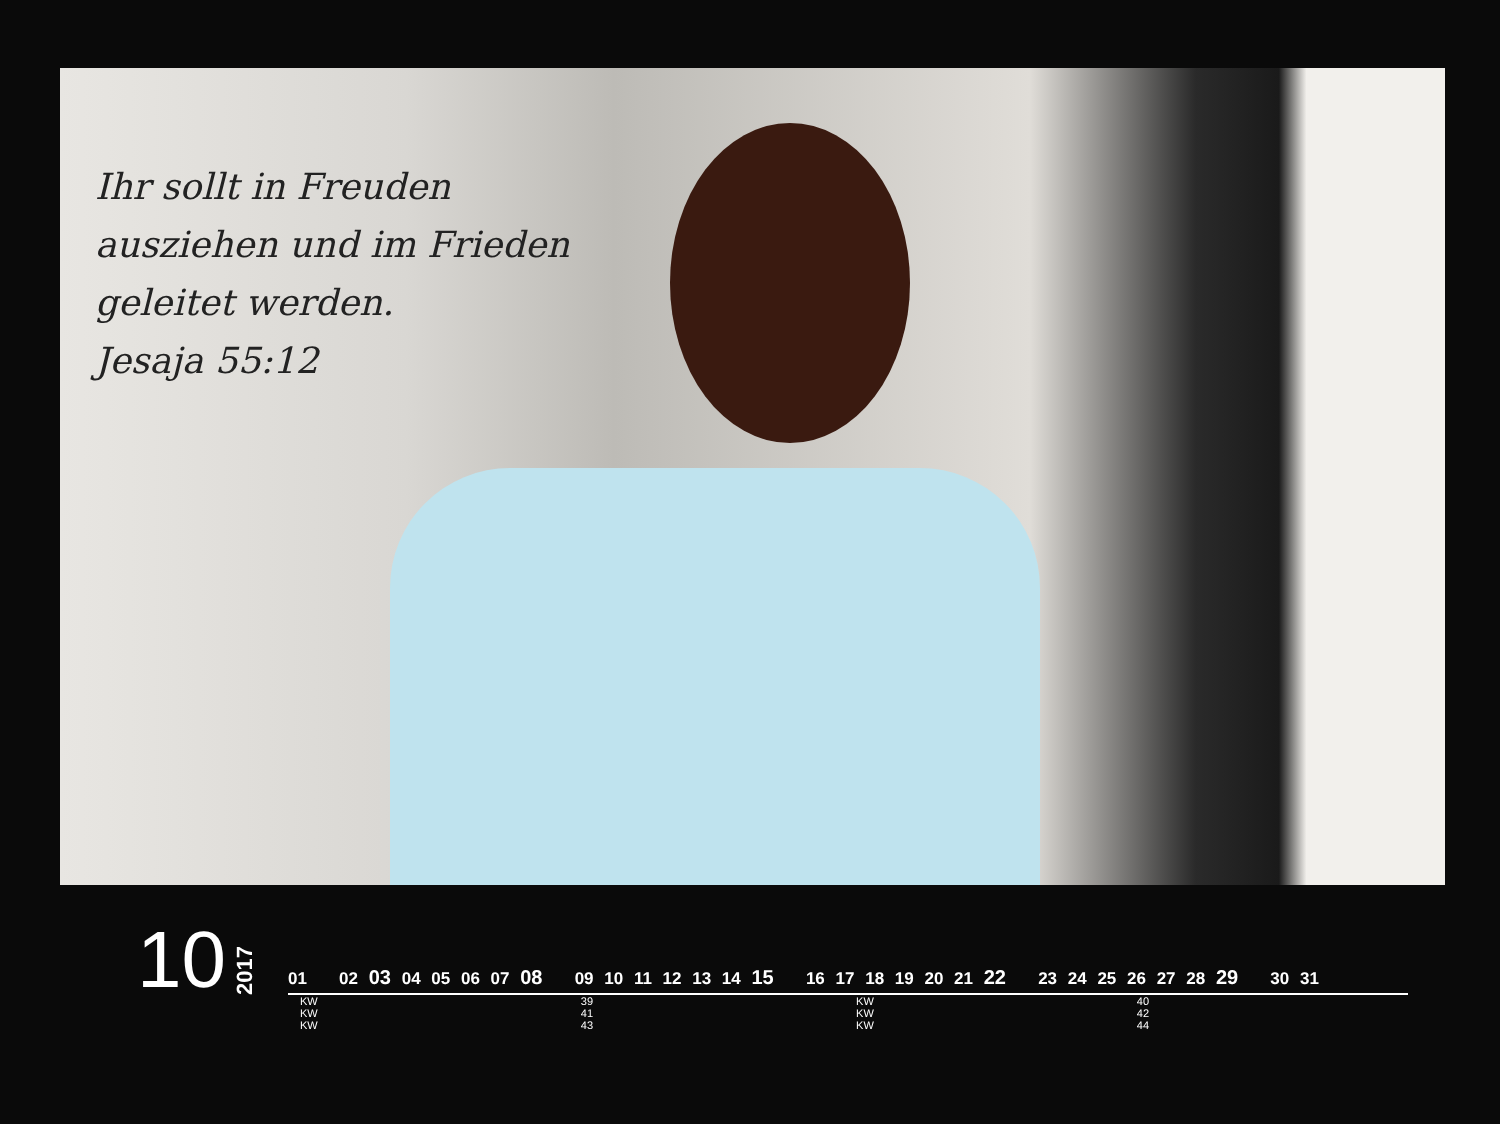Ihr sollt in Freuden
ausziehen und im Frieden
geleitet werden.
Jesaja 55:12
10 2017
01 02 03 04 05 06 07 08 09 10 11 12 13 14 15 16 17 18 19 20 21 22 23 24 25 26 27 28 29 30 31
KW 39 KW 40 KW 41 KW 42 KW 43 KW 44